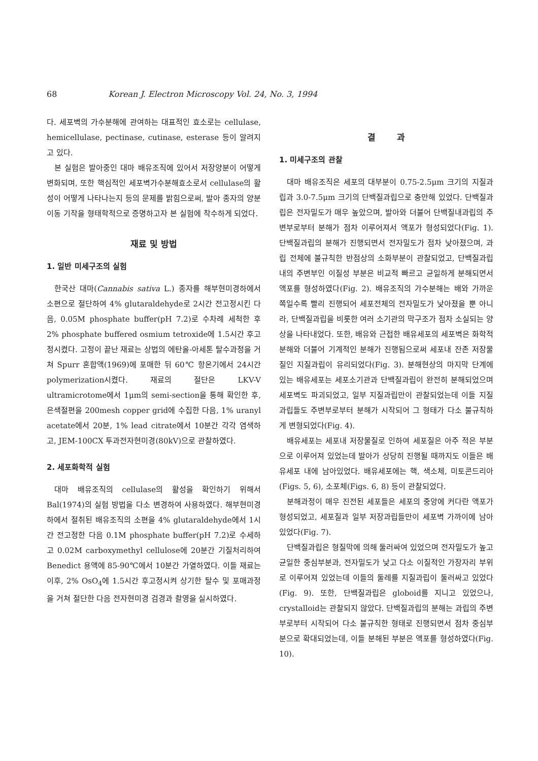68
Korean J. Electron Microscopy Vol. 24, No. 3, 1994
다. 세포벽의 가수분해에 관여하는 대표적인 효소로는 cellulase, hemicellulase, pectinase, cutinase, esterase 등이 알려지고 있다.
본 실험은 발아중인 대마 배유조직에 있어서 저장양분이 어떻게 변화되며, 또한 핵심적인 세포벽가수분해효소로서 cellulase의 활성이 어떻게 나타나는지 등의 문제를 밝힘으로써, 발아 종자의 양분 이동 기작을 형태학적으로 증명하고자 본 실험에 착수하게 되었다.
재료 및 방법
1. 일반 미세구조의 실험
한국산 대마(Cannabis sativa L.) 종자를 해부현미경하에서 소편으로 절단하여 4% glutaraldehyde로 2시간 전고정시킨 다음, 0.05M phosphate buffer(pH 7.2)로 수차례 세척한 후 2% phosphate buffered osmium tetroxide에 1.5시간 후고정시켰다. 고정이 끝난 재료는 상법의 에탄올-아세톤 탈수과정을 거쳐 Spurr 혼합액(1969)에 포매한 뒤 60℃ 항온기에서 24시간 polymerization시켰다. 재료의 절단은 LKV-V ultramicrotome에서 1μm의 semi-section을 통해 확인한 후, 은색절편을 200mesh copper grid에 수집한 다음, 1% uranyl acetate에서 20분, 1% lead citrate에서 10분간 각각 염색하고, JEM-100CX 투과전자현미경(80kV)으로 관찰하였다.
2. 세포화학적 실험
대마 배유조직의 cellulase의 활성을 확인하기 위해서 Bal(1974)의 실험 방법을 다소 변경하여 사용하였다. 해부현미경하에서 절취된 배유조직의 소편을 4% glutaraldehyde에서 1시간 전고정한 다음 0.1M phosphate buffer(pH 7.2)로 수세하고 0.02M carboxymethyl cellulose에 20분간 기질처리하여 Benedict 용액에 85-90℃에서 10분간 가열하였다. 이들 재료는 이후, 2% OsO<sub>4</sub>에 1.5시간 후고정시켜 상기한 탈수 및 포매과정을 거쳐 절단한 다음 전자현미경 검경과 촬영을 실시하였다.
결 과
1. 미세구조의 관찰
대마 배유조직은 세포의 대부분이 0.75-2.5μm 크기의 지질과립과 3.0-7.5μm 크기의 단백질과립으로 충만해 있었다. 단백질과립은 전자밀도가 매우 높았으며, 발아와 더불어 단백질내과립의 주변부로부터 분해가 점차 이루어져서 액포가 형성되었다(Fig. 1). 단백질과립의 분해가 진행되면서 전자밀도가 점차 낮아졌으며, 과립 전체에 불규칙한 반점상의 소화부분이 관찰되었고, 단백질과립내의 주변부인 이질성 부분은 비교적 빠르고 균일하게 분해되면서 액포를 형성하였다(Fig. 2). 배유조직의 가수분해는 배와 가까운 쪽일수록 빨리 진행되어 세포전체의 전자밀도가 낮아졌을 뿐 아니라, 단백질과립을 비롯한 여러 소기관의 막구조가 점차 소실되는 양상을 나타내었다. 또한, 배유와 근접한 배유세포의 세포벽은 화학적분해와 더불어 기계적인 분해가 진행됨으로써 세포내 잔존 저장물질인 지질과립이 유리되었다(Fig. 3). 분해현상의 마지막 단계에 있는 배유세포는 세포소기관과 단백질과립이 완전히 분해되었으며 세포벽도 파괴되었고, 일부 지질과립만이 관찰되었는데 이들 지질과립들도 주변부로부터 분해가 시작되어 그 형태가 다소 불규칙하게 변형되었다(Fig. 4).
배유세포는 세포내 저장물질로 인하여 세포질은 아주 적은 부분으로 이루어져 있었는데 발아가 상당히 진행될 때까지도 이들은 배유세포 내에 남아있었다. 배유세포에는 핵, 색소체, 미토콘드리아(Figs. 5, 6), 소포체(Figs. 6, 8) 등이 관찰되었다.
분해과정이 매우 진전된 세포들은 세포의 중앙에 커다란 액포가 형성되었고, 세포질과 일부 저장과립들만이 세포벽 가까이에 남아있었다(Fig. 7).
단백질과립은 형질막에 의해 둘러싸여 있었으며 전자밀도가 높고 균일한 중심부분과, 전자밀도가 낮고 다소 이질적인 가장자리 부위로 이루어져 있었는데 이들의 둘레를 지질과립이 둘러싸고 있었다(Fig. 9). 또한, 단백질과립은 globoid를 지니고 있었으나, crystalloid는 관찰되지 않았다. 단백질과립의 분해는 과립의 주변부로부터 시작되어 다소 불규칙한 형태로 진행되면서 점차 중심부분으로 확대되었는데, 이들 분해된 부분은 액포를 형성하였다(Fig. 10).